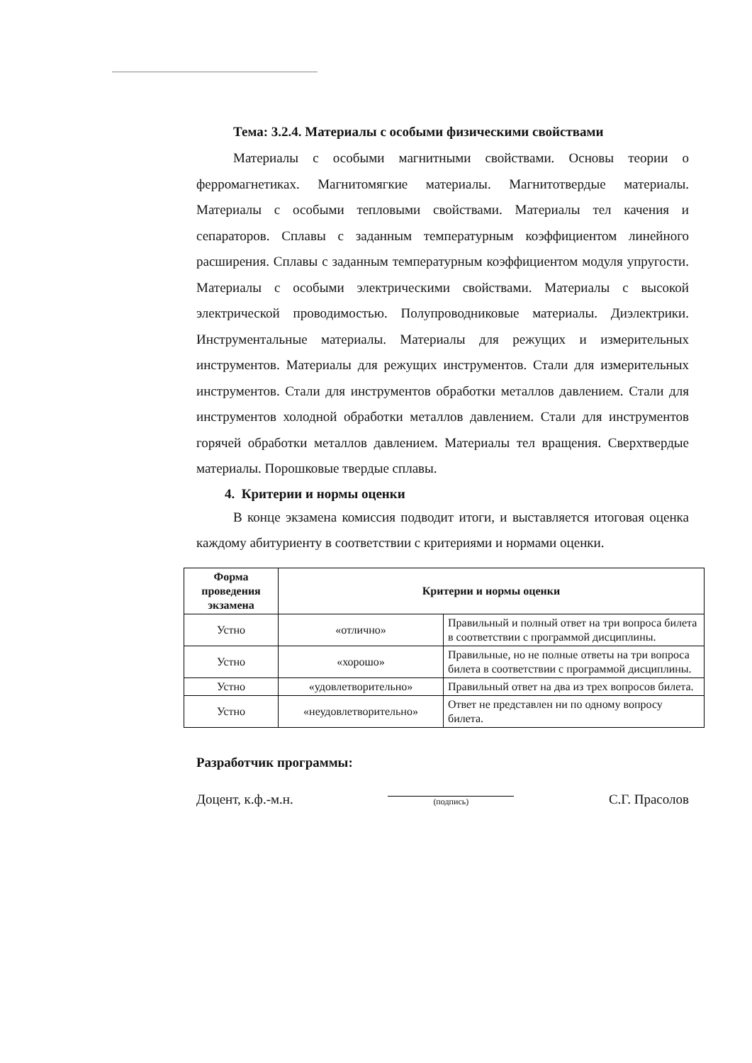Тема: 3.2.4. Материалы с особыми физическими свойствами
Материалы с особыми магнитными свойствами. Основы теории о ферромагнетиках. Магнитомягкие материалы. Магнитотвердые материалы. Материалы с особыми тепловыми свойствами. Материалы тел качения и сепараторов. Сплавы с заданным температурным коэффициентом линейного расширения. Сплавы с заданным температурным коэффициентом модуля упругости. Материалы с особыми электрическими свойствами. Материалы с высокой электрической проводимостью. Полупроводниковые материалы. Диэлектрики. Инструментальные материалы. Материалы для режущих и измерительных инструментов. Материалы для режущих инструментов. Стали для измерительных инструментов. Стали для инструментов обработки металлов давлением. Стали для инструментов холодной обработки металлов давлением. Стали для инструментов горячей обработки металлов давлением. Материалы тел вращения. Сверхтвердые материалы. Порошковые твердые сплавы.
4. Критерии и нормы оценки
В конце экзамена комиссия подводит итоги, и выставляется итоговая оценка каждому абитуриенту в соответствии с критериями и нормами оценки.
| Форма проведения экзамена | Критерии и нормы оценки | |
| --- | --- | --- |
| Устно | «отлично» | Правильный и полный ответ на три вопроса билета в соответствии с программой дисциплины. |
| Устно | «хорошо» | Правильные, но не полные ответы на три вопроса билета в соответствии с программой дисциплины. |
| Устно | «удовлетворительно» | Правильный ответ на два из трех вопросов билета. |
| Устно | «неудовлетворительно» | Ответ не представлен ни по одному вопросу билета. |
Разработчик программы:
Доцент, к.ф.-м.н.
(подпись)
С.Г. Прасолов